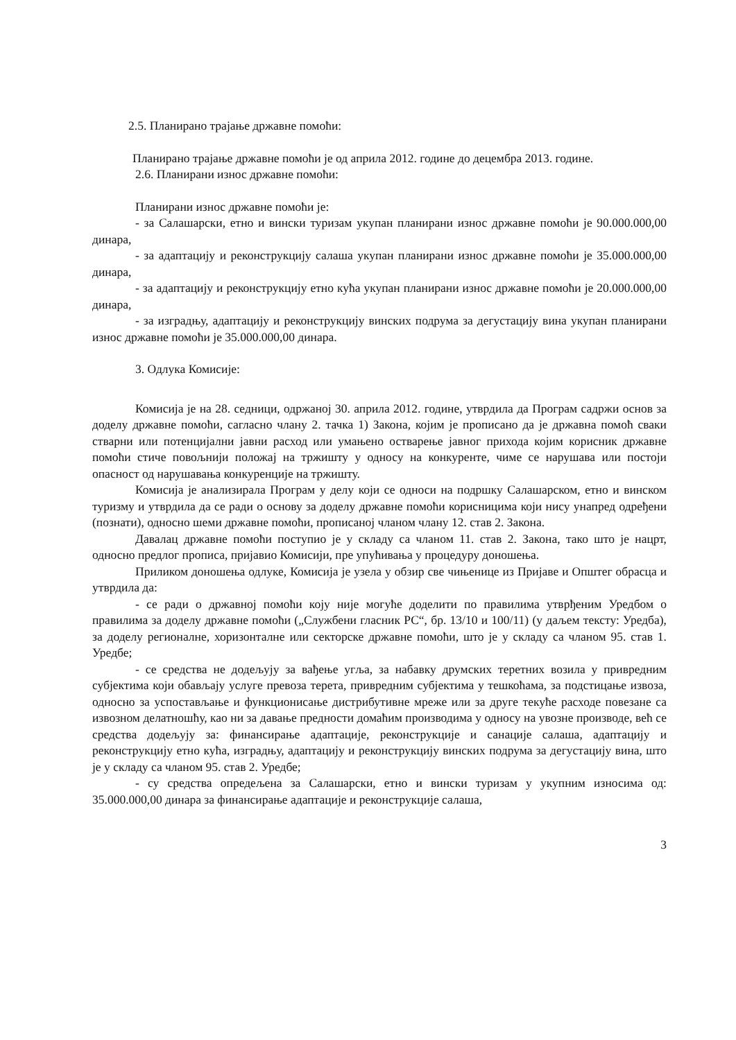2.5. Планирано трајање државне помоћи:
Планирано трајање државне помоћи је од априла 2012. године до децембра 2013. године.
2.6. Планирани износ државне помоћи:
Планирани износ државне помоћи је:
- за Салашарски, етно и вински туризам укупан планирани износ државне помоћи је 90.000.000,00 динара,
- за адаптацију и реконструкцију салаша укупан планирани износ државне помоћи је 35.000.000,00 динара,
- за адаптацију и реконструкцију етно кућа укупан планирани износ државне помоћи је 20.000.000,00 динара,
- за изградњу, адаптацију и реконструкцију винских подрума за дегустацију вина укупан планирани износ државне помоћи је 35.000.000,00 динара.
3. Одлука Комисије:
Комисија је на 28. седници, одржаној 30. априла 2012. године, утврдила да Програм садржи основ за доделу државне помоћи, сагласно члану 2. тачка 1) Закона, којим је прописано да је државна помоћ сваки стварни или потенцијални јавни расход или умањено остварење јавног прихода којим корисник државне помоћи стиче повољнији положај на тржишту у односу на конкуренте, чиме се нарушава или постоји опасност од нарушавања конкуренције на тржишту.
Комисија је анализирала Програм у делу који се односи на подршку Салашарском, етно и винском туризму и утврдила да се ради о основу за доделу државне помоћи корисницима који нису унапред одређени (познати), односно шеми државне помоћи, прописаној чланом члану 12. став 2. Закона.
Давалац државне помоћи поступио је у складу са чланом 11. став 2. Закона, тако што је нацрт, односно предлог прописа, пријавио Комисији, пре упућивања у процедуру доношења.
Приликом доношења одлуке, Комисија је узела у обзир све чињенице из Пријаве и Општег обрасца и утврдила да:
- се ради о државној помоћи коју није могуће доделити по правилима утврђеним Уредбом о правилима за доделу државне помоћи („Службени гласник РС“, бр. 13/10 и 100/11) (у даљем тексту: Уредба), за доделу регионалне, хоризонталне или секторске државне помоћи, што је у складу са чланом 95. став 1. Уредбе;
- се средства не додељују за вађење угља, за набавку друмских теретних возила у привредним субјектима који обављају услуге превоза терета, привредним субјектима у тешкоћама, за подстицање извоза, односно за успостављање и функционисање дистрибутивне мреже или за друге текуће расходе повезане са извозном делатношћу, као ни за давање предности домаћим производима у односу на увозне производе, већ се средства додељују за: финансирање адаптације, реконструкције и санације салаша, адаптацију и реконструкцију етно кућа, изградњу, адаптацију и реконструкцију винских подрума за дегустацију вина, што је у складу са чланом 95. став 2. Уредбе;
- су средства опредељена за Салашарски, етно и вински туризам у укупним износима од: 35.000.000,00 динара за финансирање адаптације и реконструкције салаша,
3